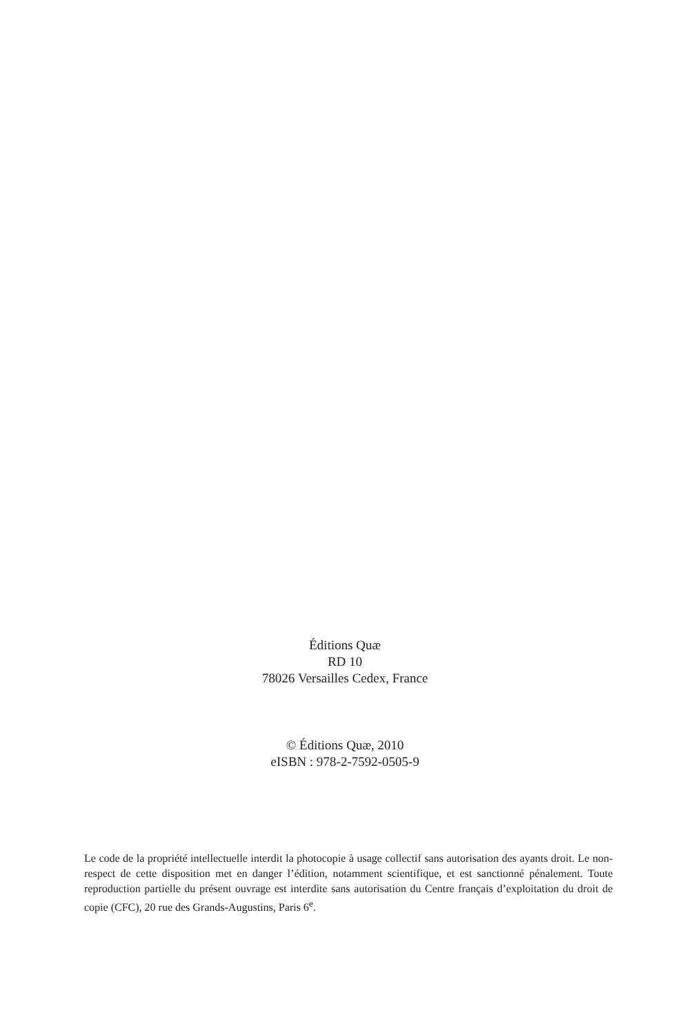Éditions Quæ
RD 10
78026 Versailles Cedex, France
© Éditions Quæ, 2010
eISBN : 978-2-7592-0505-9
Le code de la propriété intellectuelle interdit la photocopie à usage collectif sans autorisation des ayants droit. Le non-respect de cette disposition met en danger l’édition, notamment scientifique, et est sanctionné pénalement. Toute reproduction partielle du présent ouvrage est interdite sans autorisation du Centre français d’exploitation du droit de copie (CFC), 20 rue des Grands-Augustins, Paris 6<sup>e</sup>.